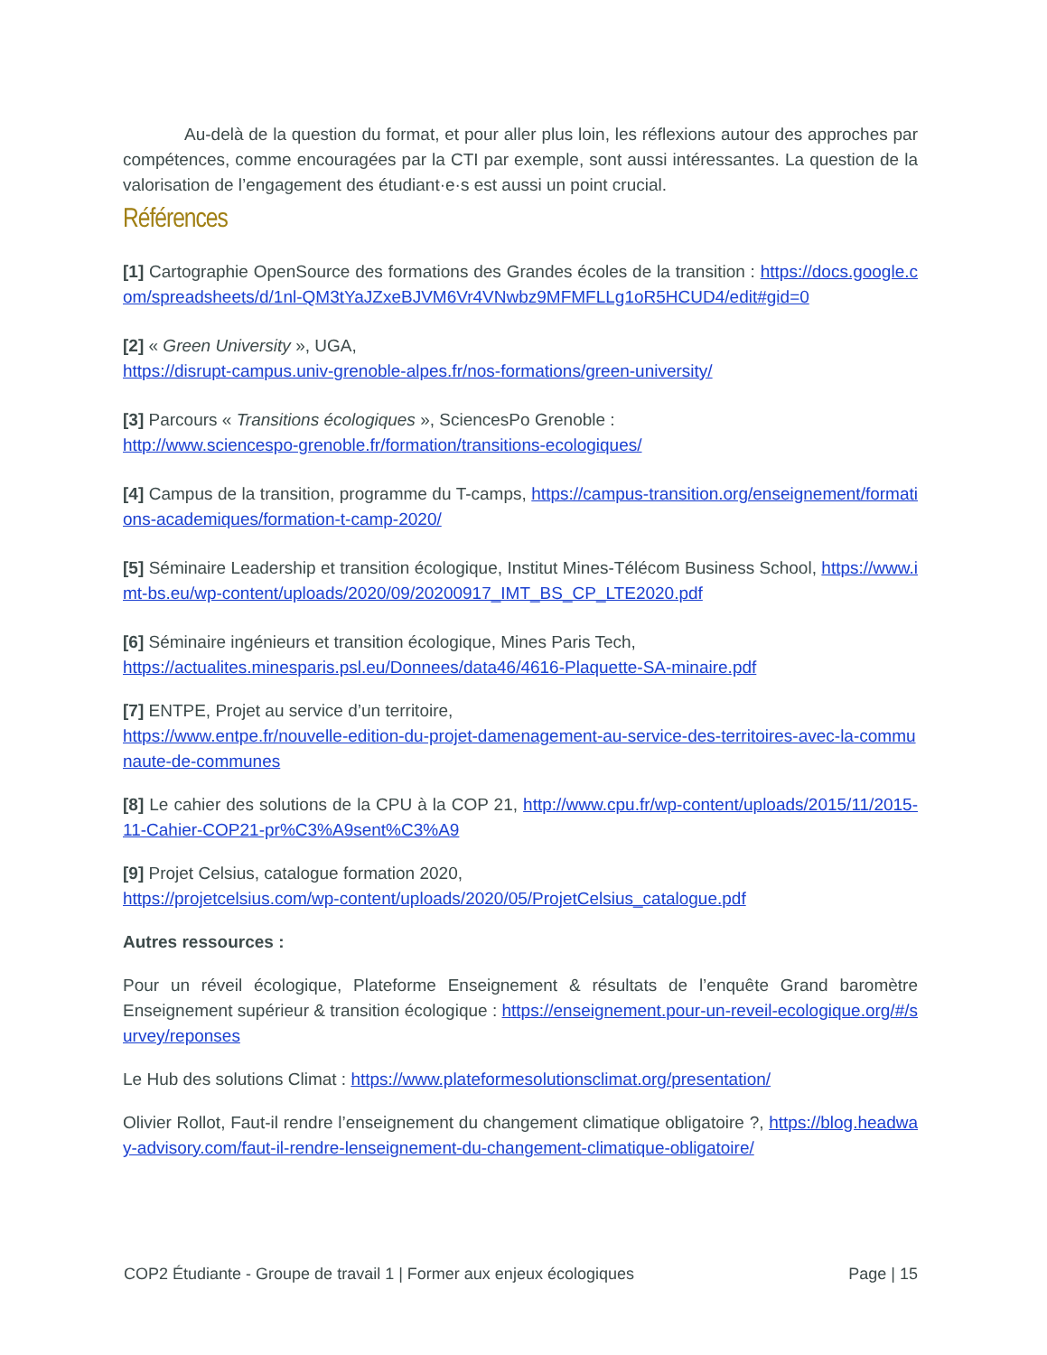Au-delà de la question du format, et pour aller plus loin, les réflexions autour des approches par compétences, comme encouragées par la CTI par exemple, sont aussi intéressantes. La question de la valorisation de l’engagement des étudiant·e·s est aussi un point crucial.
Références
[1] Cartographie OpenSource des formations des Grandes écoles de la transition : https://docs.google.com/spreadsheets/d/1nl-QM3tYaJZxeBJVM6Vr4VNwbz9MFMFLLg1oR5HCUD4/edit#gid=0
[2] « Green University », UGA,
https://disrupt-campus.univ-grenoble-alpes.fr/nos-formations/green-university/
[3] Parcours « Transitions écologiques », SciencesPo Grenoble :
http://www.sciencespo-grenoble.fr/formation/transitions-ecologiques/
[4] Campus de la transition, programme du T-camps, https://campus-transition.org/enseignement/formations-academiques/formation-t-camp-2020/
[5] Séminaire Leadership et transition écologique, Institut Mines-Télécom Business School, https://www.imt-bs.eu/wp-content/uploads/2020/09/20200917_IMT_BS_CP_LTE2020.pdf
[6] Séminaire ingénieurs et transition écologique, Mines Paris Tech,
https://actualites.minesparis.psl.eu/Donnees/data46/4616-Plaquette-SA-minaire.pdf
[7] ENTPE, Projet au service d’un territoire,
https://www.entpe.fr/nouvelle-edition-du-projet-damenagement-au-service-des-territoires-avec-la-communaute-de-communes
[8] Le cahier des solutions de la CPU à la COP 21, http://www.cpu.fr/wp-content/uploads/2015/11/2015-11-Cahier-COP21-pr%C3%A9sent%C3%A9
[9] Projet Celsius, catalogue formation 2020,
https://projetcelsius.com/wp-content/uploads/2020/05/ProjetCelsius_catalogue.pdf
Autres ressources :
Pour un réveil écologique, Plateforme Enseignement & résultats de l’enquête Grand baromètre Enseignement supérieur & transition écologique : https://enseignement.pour-un-reveil-ecologique.org/#/survey/reponses
Le Hub des solutions Climat : https://www.plateformesolutionsclimat.org/presentation/
Olivier Rollot, Faut-il rendre l’enseignement du changement climatique obligatoire ?, https://blog.headway-advisory.com/faut-il-rendre-lenseignement-du-changement-climatique-obligatoire/
COP2 Étudiante - Groupe de travail 1 | Former aux enjeux écologiques Page | 15